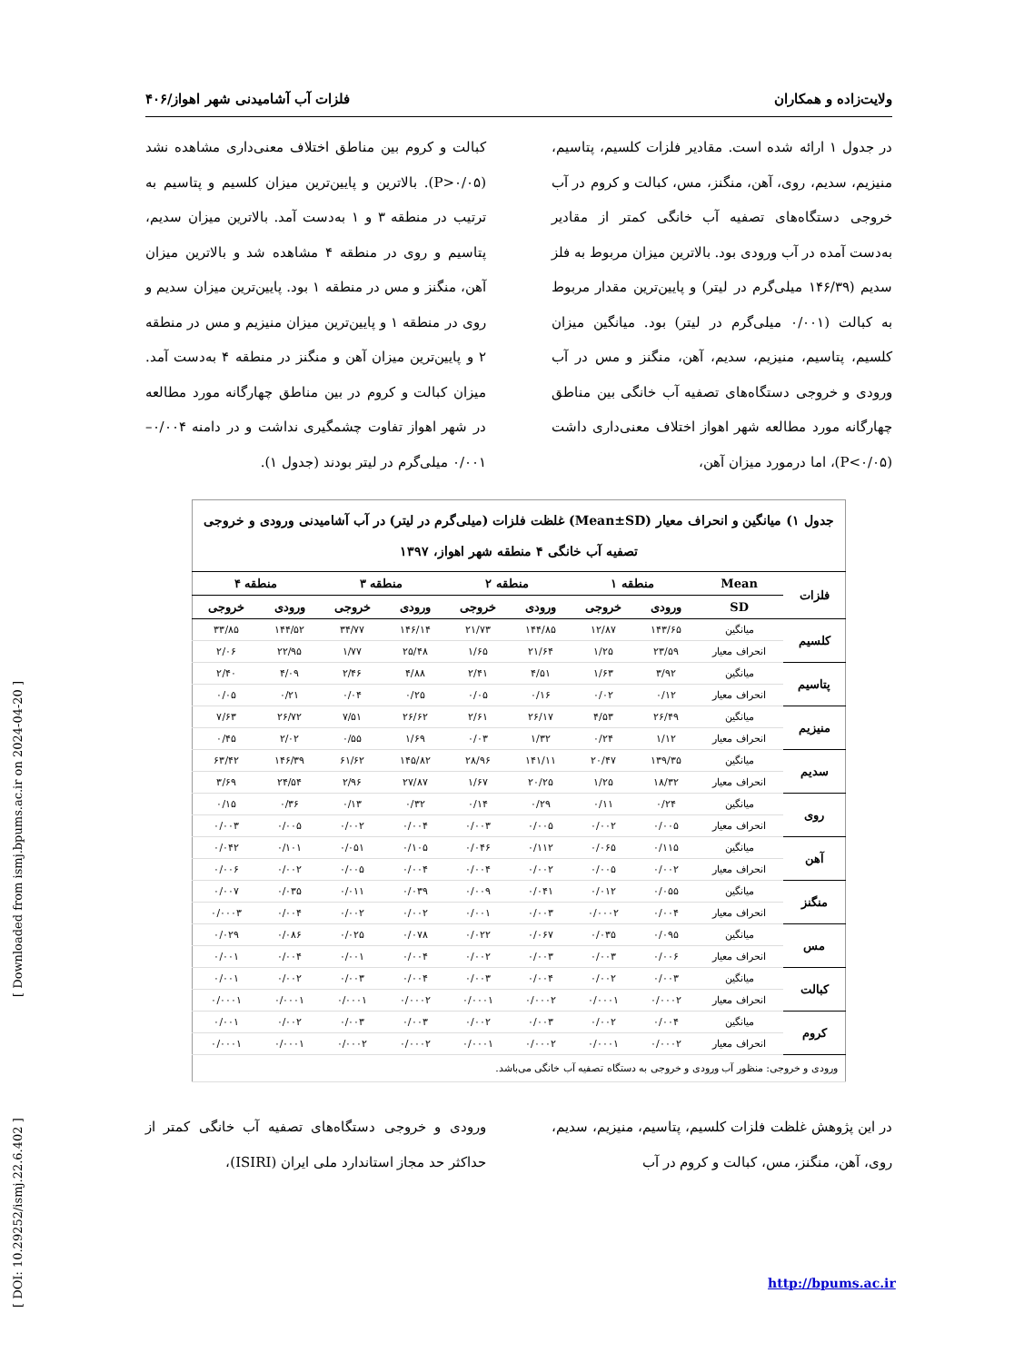ولایت‌زاده و همکاران فلزات آب آشامیدنی شهر اهواز/۴۰۶
در جدول ۱ ارائه شده است. مقادیر فلزات کلسیم، پتاسیم، منیزیم، سدیم، روی، آهن، منگنز، مس، کبالت و کروم در آب خروجی دستگاه‌های تصفیه آب خانگی کمتر از مقادیر به‌دست آمده در آب ورودی بود. بالاترین میزان مربوط به فلز سدیم (۱۴۶/۳۹ میلی‌گرم در لیتر) و پایین‌ترین مقدار مربوط به کبالت (۰/۰۰۱ میلی‌گرم در لیتر) بود. میانگین میزان کلسیم، پتاسیم، منیزیم، سدیم، آهن، منگنز و مس در آب ورودی و خروجی دستگاه‌های تصفیه آب خانگی بین مناطق چهارگانه مورد مطالعه شهر اهواز اختلاف معنی‌داری داشت (P<۰/۰۵)، اما درمورد میزان آهن،
کبالت و کروم بین مناطق اختلاف معنی‌داری مشاهده نشد (P>۰/۰۵). بالاترین و پایین‌ترین میزان کلسیم و پتاسیم به ترتیب در منطقه ۳ و ۱ به‌دست آمد. بالاترین میزان سدیم، پتاسیم و روی در منطقه ۴ مشاهده شد و بالاترین میزان آهن، منگنز و مس در منطقه ۱ بود. پایین‌ترین میزان سدیم و روی در منطقه ۱ و پایین‌ترین میزان منیزیم و مس در منطقه ۲ و پایین‌ترین میزان آهن و منگنز در منطقه ۴ به‌دست آمد. میزان کبالت و کروم در بین مناطق چهارگانه مورد مطالعه در شهر اهواز تفاوت چشمگیری نداشت و در دامنه ۰/۰۰۴–۰/۰۰۱ میلی‌گرم در لیتر بودند (جدول ۱).
| جدول ۱) میانگین و انحراف معیار (Mean±SD) غلظت فلزات (میلی‌گرم در لیتر) در آب آشامیدنی ورودی و خروجی تصفیه آب خانگی ۴ منطقه شهر اهواز، ۱۳۹۷ | | | | | | | | | |
| فلزات | Mean | منطقه ۱ | | منطقه ۲ | | منطقه ۳ | | منطقه ۴ | |
| | SD | ورودی | خروجی | ورودی | خروجی | ورودی | خروجی | ورودی | خروجی |
| کلسیم | میانگین | ۱۴۳/۶۵ | ۱۲/۸۷ | ۱۴۴/۸۵ | ۲۱/۷۳ | ۱۴۶/۱۴ | ۳۴/۷۷ | ۱۴۴/۵۲ | ۳۳/۸۵ |
| | انحراف معیار | ۲۳/۵۹ | ۱/۲۵ | ۲۱/۶۴ | ۱/۶۵ | ۲۵/۴۸ | ۱/۷۷ | ۲۲/۹۵ | ۲/۰۶ |
| پتاسیم | میانگین | ۳/۹۲ | ۱/۶۳ | ۴/۵۱ | ۲/۴۱ | ۴/۸۸ | ۲/۴۶ | ۴/۰۹ | ۲/۴۰ |
| | انحراف معیار | ۰/۱۲ | ۰/۰۲ | ۰/۱۶ | ۰/۰۵ | ۰/۲۵ | ۰/۰۴ | ۰/۲۱ | ۰/۰۵ |
| منیزیم | میانگین | ۲۶/۴۹ | ۴/۵۳ | ۲۶/۱۷ | ۲/۶۱ | ۲۶/۶۲ | ۷/۵۱ | ۲۶/۷۲ | ۷/۶۳ |
| | انحراف معیار | ۱/۱۲ | ۰/۲۴ | ۱/۳۲ | ۰/۰۳ | ۱/۶۹ | ۰/۵۵ | ۲/۰۲ | ۰/۴۵ |
| سدیم | میانگین | ۱۳۹/۳۵ | ۲۰/۴۷ | ۱۴۱/۱۱ | ۲۸/۹۶ | ۱۴۵/۸۲ | ۶۱/۶۲ | ۱۴۶/۳۹ | ۶۳/۴۲ |
| | انحراف معیار | ۱۸/۳۲ | ۱/۲۵ | ۲۰/۲۵ | ۱/۶۷ | ۲۷/۸۷ | ۲/۹۶ | ۲۴/۵۴ | ۳/۶۹ |
| روی | میانگین | ۰/۲۴ | ۰/۱۱ | ۰/۲۹ | ۰/۱۴ | ۰/۳۲ | ۰/۱۳ | ۰/۳۶ | ۰/۱۵ |
| | انحراف معیار | ۰/۰۰۵ | ۰/۰۰۲ | ۰/۰۰۵ | ۰/۰۰۳ | ۰/۰۰۴ | ۰/۰۰۲ | ۰/۰۰۵ | ۰/۰۰۳ |
| آهن | میانگین | ۰/۱۱۵ | ۰/۰۶۵ | ۰/۱۱۲ | ۰/۰۴۶ | ۰/۱۰۵ | ۰/۰۵۱ | ۰/۱۰۱ | ۰/۰۴۲ |
| | انحراف معیار | ۰/۰۰۲ | ۰/۰۰۵ | ۰/۰۰۲ | ۰/۰۰۴ | ۰/۰۰۴ | ۰/۰۰۵ | ۰/۰۰۲ | ۰/۰۰۶ |
| منگنز | میانگین | ۰/۰۵۵ | ۰/۰۱۲ | ۰/۰۴۱ | ۰/۰۰۹ | ۰/۰۳۹ | ۰/۰۱۱ | ۰/۰۳۵ | ۰/۰۰۷ |
| | انحراف معیار | ۰/۰۰۴ | ۰/۰۰۰۲ | ۰/۰۰۳ | ۰/۰۰۱ | ۰/۰۰۲ | ۰/۰۰۲ | ۰/۰۰۴ | ۰/۰۰۰۳ |
| مس | میانگین | ۰/۰۹۵ | ۰/۰۳۵ | ۰/۰۶۷ | ۰/۰۲۲ | ۰/۰۷۸ | ۰/۰۲۵ | ۰/۰۸۶ | ۰/۰۲۹ |
| | انحراف معیار | ۰/۰۰۶ | ۰/۰۰۳ | ۰/۰۰۳ | ۰/۰۰۲ | ۰/۰۰۴ | ۰/۰۰۱ | ۰/۰۰۴ | ۰/۰۰۱ |
| کبالت | میانگین | ۰/۰۰۳ | ۰/۰۰۲ | ۰/۰۰۴ | ۰/۰۰۳ | ۰/۰۰۴ | ۰/۰۰۳ | ۰/۰۰۲ | ۰/۰۰۱ |
| | انحراف معیار | ۰/۰۰۰۲ | ۰/۰۰۰۱ | ۰/۰۰۰۲ | ۰/۰۰۰۱ | ۰/۰۰۰۲ | ۰/۰۰۰۱ | ۰/۰۰۰۱ | ۰/۰۰۰۱ |
| کروم | میانگین | ۰/۰۰۴ | ۰/۰۰۲ | ۰/۰۰۳ | ۰/۰۰۲ | ۰/۰۰۳ | ۰/۰۰۳ | ۰/۰۰۲ | ۰/۰۰۱ |
| | انحراف معیار | ۰/۰۰۰۲ | ۰/۰۰۰۱ | ۰/۰۰۰۲ | ۰/۰۰۰۱ | ۰/۰۰۰۲ | ۰/۰۰۰۲ | ۰/۰۰۰۱ | ۰/۰۰۰۱ |
| ورودی و خروجی: منظور آب ورودی و خروجی به دستگاه تصفیه آب خانگی می‌باشد. | | | | | | | | | |
در این پژوهش غلظت فلزات کلسیم، پتاسیم، منیزیم، سدیم، روی، آهن، منگنز، مس، کبالت و کروم در آب
ورودی و خروجی دستگاه‌های تصفیه آب خانگی کمتر از حداکثر حد مجاز استاندارد ملی ایران (ISIRI)،
[ DOI: 10.29252/ismj.22.6.402 ] [ Downloaded from ismj.bpums.ac.ir on 2024-04-20 ]
http://bpums.ac.ir